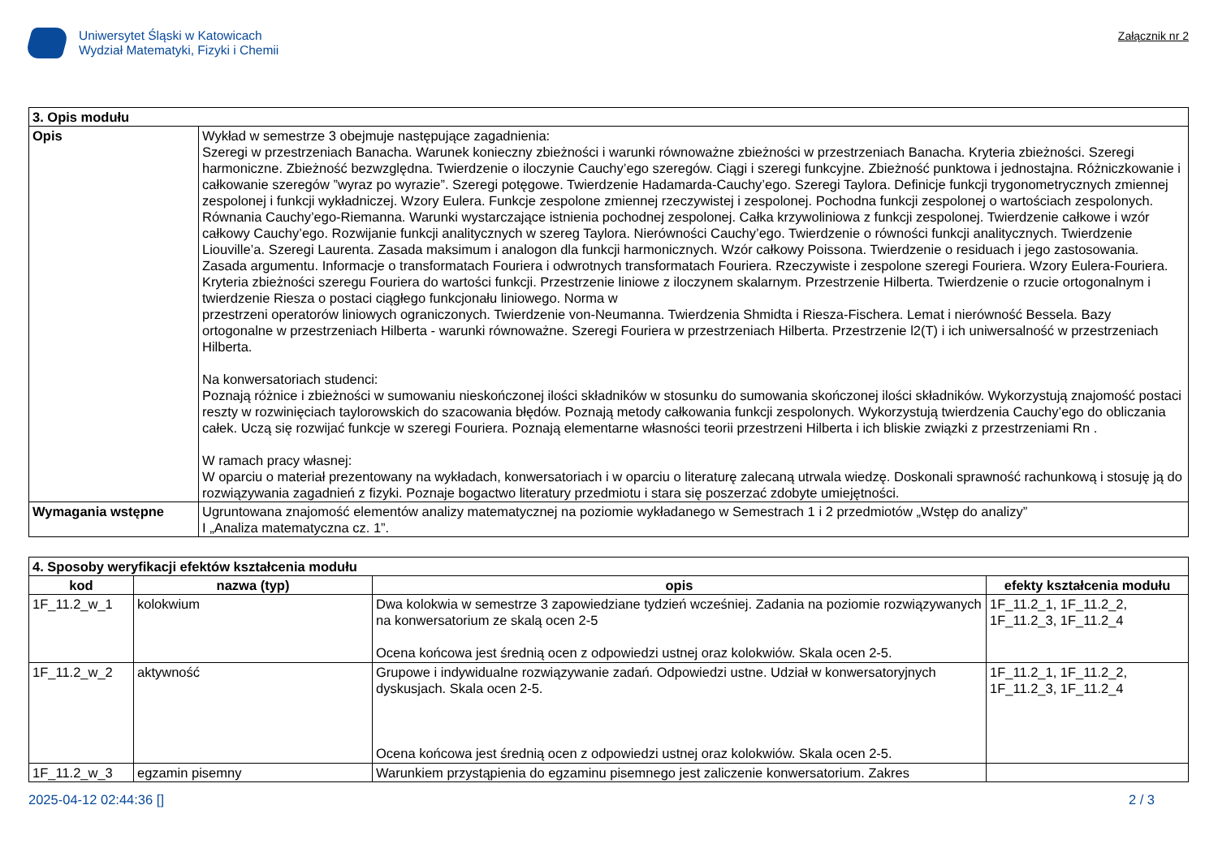Uniwersytet Śląski w Katowicach
Wydział Matematyki, Fizyki i Chemii
Załącznik nr 2
| 3. Opis modułu | |
| --- | --- |
| Opis | Wykład w semestrze 3 obejmuje następujące zagadnienia: Szeregi w przestrzeniach Banacha. Warunek konieczny zbieżności i warunki równoważne zbieżności w przestrzeniach Banacha. Kryteria zbieżności. Szeregi harmoniczne. Zbieżność bezwzględna. Twierdzenie o iloczynie Cauchy’ego szeregów. Ciągi i szeregi funkcyjne. Zbieżność punktowa i jednostajna. Różniczkowanie i całkowanie szeregów ”wyraz po wyrazie”. Szeregi potęgowe. Twierdzenie Hadamarda-Cauchy’ego. Szeregi Taylora. Definicje funkcji trygonometrycznych zmiennej zespolonej i funkcji wykładniczej. Wzory Eulera. Funkcje zespolone zmiennej rzeczywistej i zespolonej. Pochodna funkcji zespolonej o wartościach zespolonych. Równania Cauchy’ego-Riemanna. Warunki wystarczające istnienia pochodnej zespolonej. Całka krzywoliniowa z funkcji zespolonej. Twierdzenie całkowe i wzór całkowy Cauchy’ego. Rozwijanie funkcji analitycznych w szereg Taylora. Nierówności Cauchy’ego. Twierdzenie o równości funkcji analitycznych. Twierdzenie Liouville’a. Szeregi Laurenta. Zasada maksimum i analogon dla funkcji harmonicznych. Wzór całkowy Poissona. Twierdzenie o residuach i jego zastosowania. Zasada argumentu. Informacje o transformatach Fouriera i odwrotnych transformatach Fouriera. Rzeczywiste i zespolone szeregi Fouriera. Wzory Eulera-Fouriera. Kryteria zbieżności szeregu Fouriera do wartości funkcji. Przestrzenie liniowe z iloczynem skalarnym. Przestrzenie Hilberta. Twierdzenie o rzucie ortogonalnym i twierdzenie Riesza o postaci ciągłego funkcjonału liniowego. Norma w przestrzeni operatorów liniowych ograniczonych. Twierdzenie von-Neumanna. Twierdzenia Shmidta i Riesza-Fischera. Lemat i nierówność Bessela. Bazy ortogonalne w przestrzeniach Hilberta - warunki równoważne. Szeregi Fouriera w przestrzeniach Hilberta. Przestrzenie l2(T) i ich uniwersalność w przestrzeniach Hilberta. Na konwersatoriach studenci: Poznają różnice i zbieżności w sumowaniu nieskończonej ilości składników w stosunku do sumowania skończonej ilości składników. Wykorzystują znajomość postaci reszty w rozwinięciach taylorowskich do szacowania błędów. Poznają metody całkowania funkcji zespolonych. Wykorzystują twierdzenia Cauchy’ego do obliczania całek. Uczą się rozwijać funkcje w szeregi Fouriera. Poznają elementarne własności teorii przestrzeni Hilberta i ich bliskie związki z przestrzeniami Rn . W ramach pracy własnej: W oparciu o materiał prezentowany na wykładach, konwersatoriach i w oparciu o literaturę zalecaną utrwala wiedzę. Doskonali sprawność rachunkową i stosuję ją do rozwiązywania zagadnień z fizyki. Poznaje bogactwo literatury przedmiotu i stara się poszerzać zdobyte umiejętności. |
| Wymagania wstępne | Ugruntowana znajomość elementów analizy matematycznej na poziomie wykładanego w Semestrach 1 i 2 przedmiotów „Wstęp do analizy” I „Analiza matematyczna cz. 1”. |
| 4. Sposoby weryfikacji efektów kształcenia modułu | | | |
| --- | --- | --- | --- |
| kod | nazwa (typ) | opis | efekty kształcenia modułu |
| 1F_11.2_w_1 | kolokwium | Dwa kolokwia w semestrze 3 zapowiedziane tydzień wcześniej. Zadania na poziomie rozwiązywanych na konwersatorium ze skalą ocen 2-5 Ocena końcowa jest średnią ocen z odpowiedzi ustnej oraz kolokwiów. Skala ocen 2-5. | 1F_11.2_1, 1F_11.2_2, 1F_11.2_3, 1F_11.2_4 |
| 1F_11.2_w_2 | aktywność | Grupowe i indywidualne rozwiązywanie zadań. Odpowiedzi ustne. Udział w konwersatoryjnych dyskusjach. Skala ocen 2-5. Ocena końcowa jest średnią ocen z odpowiedzi ustnej oraz kolokwiów. Skala ocen 2-5. | 1F_11.2_1, 1F_11.2_2, 1F_11.2_3, 1F_11.2_4 |
| 1F_11.2_w_3 | egzamin pisemny | Warunkiem przystąpienia do egzaminu pisemnego jest zaliczenie konwersatorium. Zakres | |
2025-04-12 02:44:36 [] 2 / 3